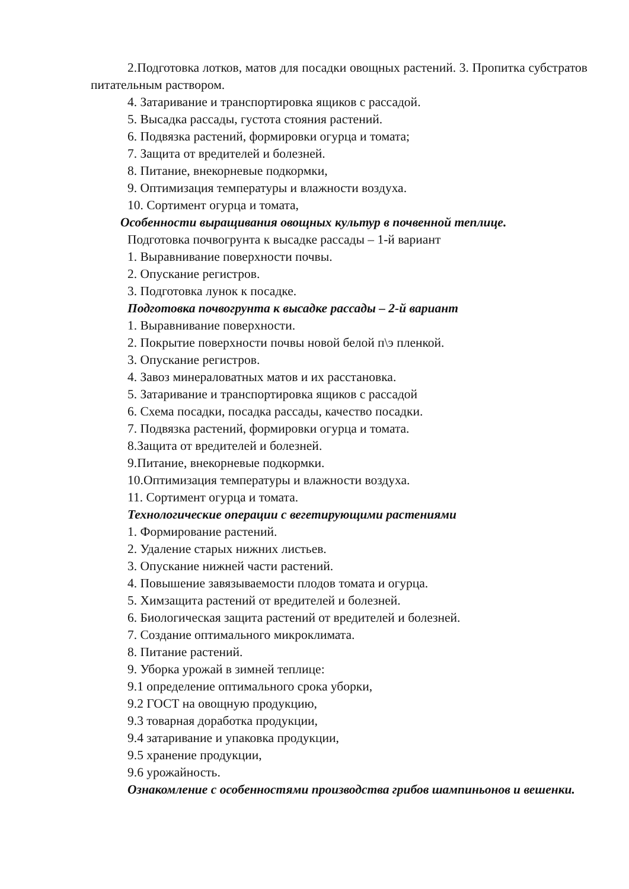2.Подготовка лотков, матов для посадки овощных растений. 3. Пропитка субстратов питательным раствором.
4. Затаривание и транспортировка ящиков с рассадой.
5. Высадка рассады, густота стояния растений.
6. Подвязка растений, формировки огурца и томата;
7. Защита от вредителей и болезней.
8. Питание, внекорневые подкормки,
9. Оптимизация температуры и влажности воздуха.
10. Сортимент огурца и томата,
Особенности выращивания овощных культур в почвенной теплице.
Подготовка почвогрунта к высадке рассады – 1-й вариант
1. Выравнивание поверхности почвы.
2. Опускание регистров.
3. Подготовка лунок к посадке.
Подготовка почвогрунта к высадке рассады – 2-й вариант
1. Выравнивание поверхности.
2. Покрытие поверхности почвы новой белой п\э пленкой.
3. Опускание регистров.
4. Завоз минераловатных матов и их расстановка.
5. Затаривание и транспортировка ящиков с рассадой
6. Схема посадки, посадка рассады, качество посадки.
7. Подвязка растений, формировки огурца и томата.
8.Защита от вредителей и болезней.
9.Питание, внекорневые подкормки.
10.Оптимизация температуры и влажности воздуха.
11. Сортимент огурца и томата.
Технологические операции с вегетирующими растениями
1. Формирование растений.
2. Удаление старых нижних листьев.
3. Опускание нижней части растений.
4. Повышение завязываемости плодов томата и огурца.
5. Химзащита растений от вредителей и болезней.
6. Биологическая защита растений от вредителей и болезней.
7. Создание оптимального микроклимата.
8. Питание растений.
9. Уборка урожай в зимней теплице:
9.1 определение оптимального срока уборки,
9.2 ГОСТ на овощную продукцию,
9.3 товарная доработка продукции,
9.4 затаривание и упаковка продукции,
9.5 хранение продукции,
9.6 урожайность.
Ознакомление с особенностями производства грибов шампиньонов и вешенки.